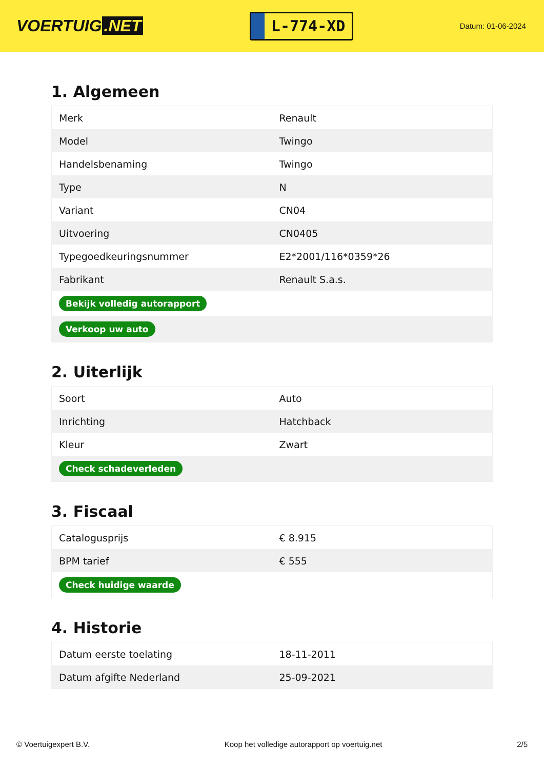VOERTUIG.NET
L-774-XD
Datum: 01-06-2024
1. Algemeen
| Merk | Renault |
| Model | Twingo |
| Handelsbenaming | Twingo |
| Type | N |
| Variant | CN04 |
| Uitvoering | CN0405 |
| Typegoedkeuringsnummer | E2*2001/116*0359*26 |
| Fabrikant | Renault S.a.s. |
| Bekijk volledig autorapport | |
| Verkoop uw auto | |
2. Uiterlijk
| Soort | Auto |
| Inrichting | Hatchback |
| Kleur | Zwart |
| Check schadeverleden | |
3. Fiscaal
| Catalogusprijs | € 8.915 |
| BPM tarief | € 555 |
| Check huidige waarde | |
4. Historie
| Datum eerste toelating | 18-11-2011 |
| Datum afgifte Nederland | 25-09-2021 |
© Voertuigexpert B.V. Koop het volledige autorapport op voertuig.net 2/5